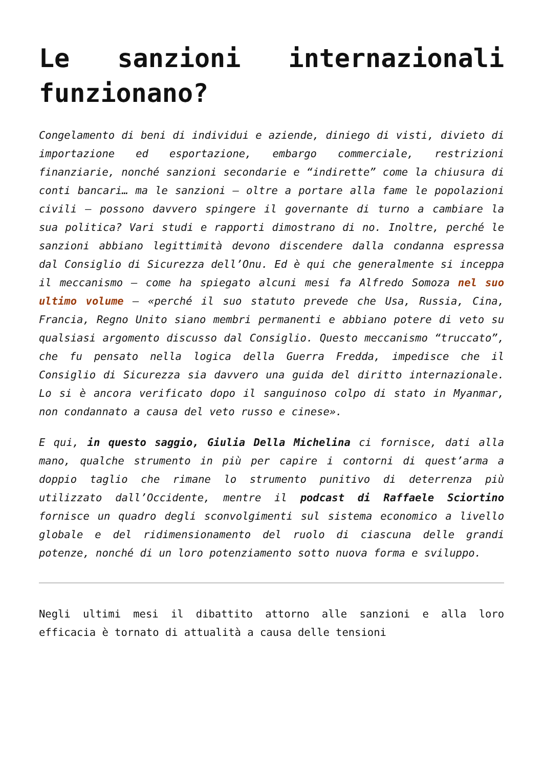Le sanzioni internazionali funzionano?
Congelamento di beni di individui e aziende, diniego di visti, divieto di importazione ed esportazione, embargo commerciale, restrizioni finanziarie, nonché sanzioni secondarie e “indirette” come la chiusura di conti bancari… ma le sanzioni – oltre a portare alla fame le popolazioni civili – possono davvero spingere il governante di turno a cambiare la sua politica? Vari studi e rapporti dimostrano di no. Inoltre, perché le sanzioni abbiano legittimità devono discendere dalla condanna espressa dal Consiglio di Sicurezza dell’Onu. Ed è qui che generalmente si inceppa il meccanismo – come ha spiegato alcuni mesi fa Alfredo Somoza nel suo ultimo volume – «perché il suo statuto prevede che Usa, Russia, Cina, Francia, Regno Unito siano membri permanenti e abbiano potere di veto su qualsiasi argomento discusso dal Consiglio. Questo meccanismo “truccato”, che fu pensato nella logica della Guerra Fredda, impedisce che il Consiglio di Sicurezza sia davvero una guida del diritto internazionale. Lo si è ancora verificato dopo il sanguinoso colpo di stato in Myanmar, non condannato a causa del veto russo e cinese».
E qui, in questo saggio, Giulia Della Michelina ci fornisce, dati alla mano, qualche strumento in più per capire i contorni di quest’arma a doppio taglio che rimane lo strumento punitivo di deterrenza più utilizzato dall’Occidente, mentre il podcast di Raffaele Sciortino fornisce un quadro degli sconvolgimenti sul sistema economico a livello globale e del ridimensionamento del ruolo di ciascuna delle grandi potenze, nonché di un loro potenziamento sotto nuova forma e sviluppo.
Negli ultimi mesi il dibattito attorno alle sanzioni e alla loro efficacia è tornato di attualità a causa delle tensioni